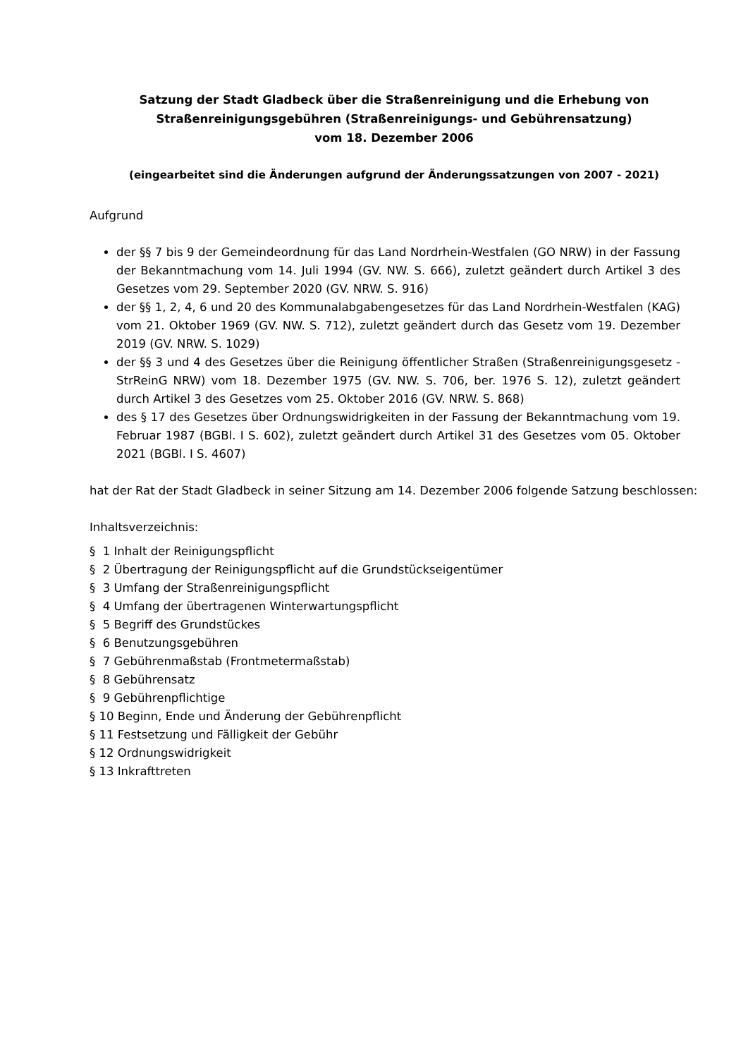Satzung der Stadt Gladbeck über die Straßenreinigung und die Erhebung von
Straßenreinigungsgebühren (Straßenreinigungs- und Gebührensatzung)
vom 18. Dezember 2006
(eingearbeitet sind die Änderungen aufgrund der Änderungssatzungen von 2007 - 2021)
Aufgrund
der §§ 7 bis 9 der Gemeindeordnung für das Land Nordrhein-Westfalen (GO NRW) in der Fassung der Bekanntmachung vom 14. Juli 1994 (GV. NW. S. 666), zuletzt geändert durch Artikel 3 des Gesetzes vom 29. September 2020 (GV. NRW. S. 916)
der §§ 1, 2, 4, 6 und 20 des Kommunalabgabengesetzes für das Land Nordrhein-Westfalen (KAG) vom 21. Oktober 1969 (GV. NW. S. 712), zuletzt geändert durch das Gesetz vom 19. Dezember 2019 (GV. NRW. S. 1029)
der §§ 3 und 4 des Gesetzes über die Reinigung öffentlicher Straßen (Straßenreinigungsgesetz - StrReinG NRW) vom 18. Dezember 1975 (GV. NW. S. 706, ber. 1976 S. 12), zuletzt geändert durch Artikel 3 des Gesetzes vom 25. Oktober 2016 (GV. NRW. S. 868)
des § 17 des Gesetzes über Ordnungswidrigkeiten in der Fassung der Bekanntmachung vom 19. Februar 1987 (BGBl. I S. 602), zuletzt geändert durch Artikel 31 des Gesetzes vom 05. Oktober 2021 (BGBl. I S. 4607)
hat der Rat der Stadt Gladbeck in seiner Sitzung am 14. Dezember 2006 folgende Satzung beschlossen:
Inhaltsverzeichnis:
§ 1 Inhalt der Reinigungspflicht
§ 2 Übertragung der Reinigungspflicht auf die Grundstückseigentümer
§ 3 Umfang der Straßenreinigungspflicht
§ 4 Umfang der übertragenen Winterwartungspflicht
§ 5 Begriff des Grundstückes
§ 6 Benutzungsgebühren
§ 7 Gebührenmaßstab (Frontmetermaßstab)
§ 8 Gebührensatz
§ 9 Gebührenpflichtige
§ 10 Beginn, Ende und Änderung der Gebührenpflicht
§ 11 Festsetzung und Fälligkeit der Gebühr
§ 12 Ordnungswidrigkeit
§ 13 Inkrafttreten